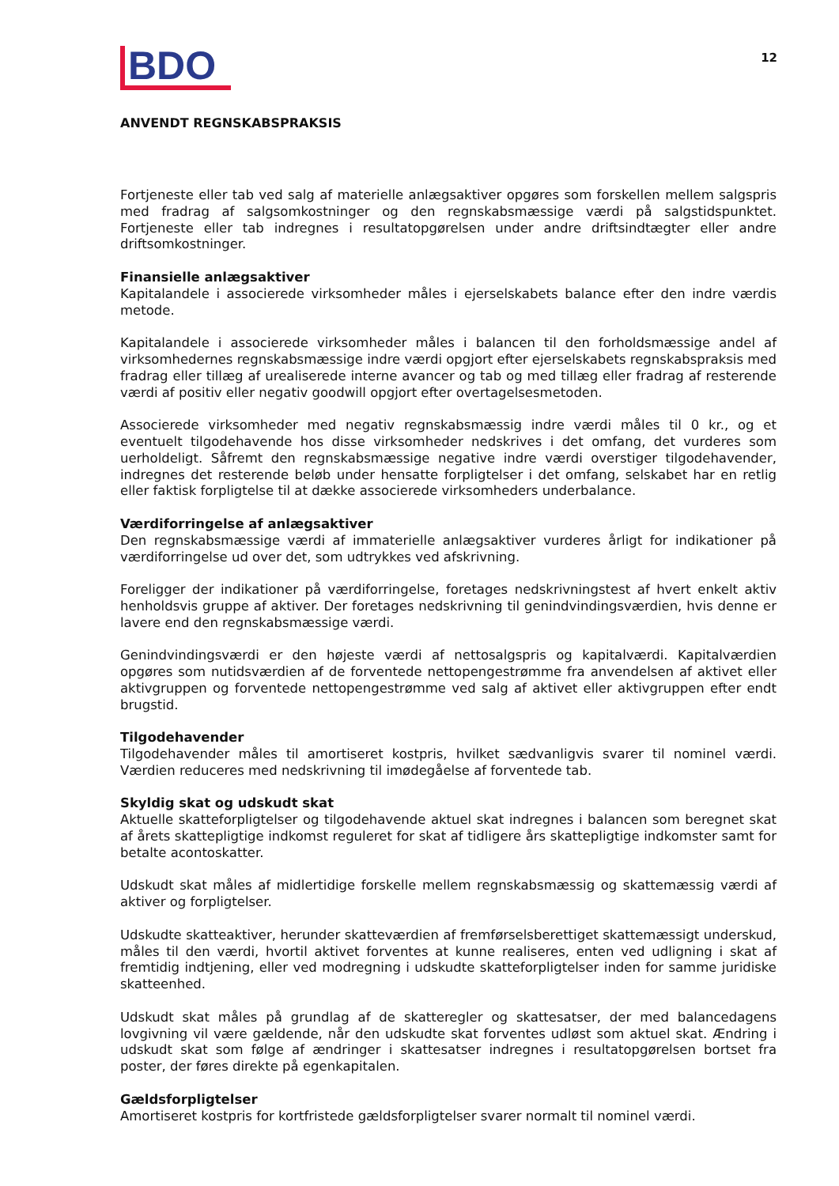BDO
12
ANVENDT REGNSKABSPRAKSIS
Fortjeneste eller tab ved salg af materielle anlægsaktiver opgøres som forskellen mellem salgspris med fradrag af salgsomkostninger og den regnskabsmæssige værdi på salgstidspunktet. Fortjeneste eller tab indregnes i resultatopgørelsen under andre driftsindtægter eller andre driftsomkostninger.
Finansielle anlægsaktiver
Kapitalandele i associerede virksomheder måles i ejerselskabets balance efter den indre værdis metode.
Kapitalandele i associerede virksomheder måles i balancen til den forholdsmæssige andel af virksomhedernes regnskabsmæssige indre værdi opgjort efter ejerselskabets regnskabspraksis med fradrag eller tillæg af urealiserede interne avancer og tab og med tillæg eller fradrag af resterende værdi af positiv eller negativ goodwill opgjort efter overtagelsesmetoden.
Associerede virksomheder med negativ regnskabsmæssig indre værdi måles til 0 kr., og et eventuelt tilgodehavende hos disse virksomheder nedskrives i det omfang, det vurderes som uerholdeligt. Såfremt den regnskabsmæssige negative indre værdi overstiger tilgodehavender, indregnes det resterende beløb under hensatte forpligtelser i det omfang, selskabet har en retlig eller faktisk forpligtelse til at dække associerede virksomheders underbalance.
Værdiforringelse af anlægsaktiver
Den regnskabsmæssige værdi af immaterielle anlægsaktiver vurderes årligt for indikationer på værdiforringelse ud over det, som udtrykkes ved afskrivning.
Foreligger der indikationer på værdiforringelse, foretages nedskrivningstest af hvert enkelt aktiv henholdsvis gruppe af aktiver. Der foretages nedskrivning til genindvindingsværdien, hvis denne er lavere end den regnskabsmæssige værdi.
Genindvindingsværdi er den højeste værdi af nettosalgspris og kapitalværdi. Kapitalværdien opgøres som nutidsværdien af de forventede nettopengestrømme fra anvendelsen af aktivet eller aktivgruppen og forventede nettopengestrømme ved salg af aktivet eller aktivgruppen efter endt brugstid.
Tilgodehavender
Tilgodehavender måles til amortiseret kostpris, hvilket sædvanligvis svarer til nominel værdi. Værdien reduceres med nedskrivning til imødegåelse af forventede tab.
Skyldig skat og udskudt skat
Aktuelle skatteforpligtelser og tilgodehavende aktuel skat indregnes i balancen som beregnet skat af årets skattepligtige indkomst reguleret for skat af tidligere års skattepligtige indkomster samt for betalte acontoskatter.
Udskudt skat måles af midlertidige forskelle mellem regnskabsmæssig og skattemæssig værdi af aktiver og forpligtelser.
Udskudte skatteaktiver, herunder skatteværdien af fremførselsberettiget skattemæssigt underskud, måles til den værdi, hvortil aktivet forventes at kunne realiseres, enten ved udligning i skat af fremtidig indtjening, eller ved modregning i udskudte skatteforpligtelser inden for samme juridiske skatteenhed.
Udskudt skat måles på grundlag af de skatteregler og skattesatser, der med balancedagens lovgivning vil være gældende, når den udskudte skat forventes udløst som aktuel skat. Ændring i udskudt skat som følge af ændringer i skattesatser indregnes i resultatopgørelsen bortset fra poster, der føres direkte på egenkapitalen.
Gældsforpligtelser
Amortiseret kostpris for kortfristede gældsforpligtelser svarer normalt til nominel værdi.